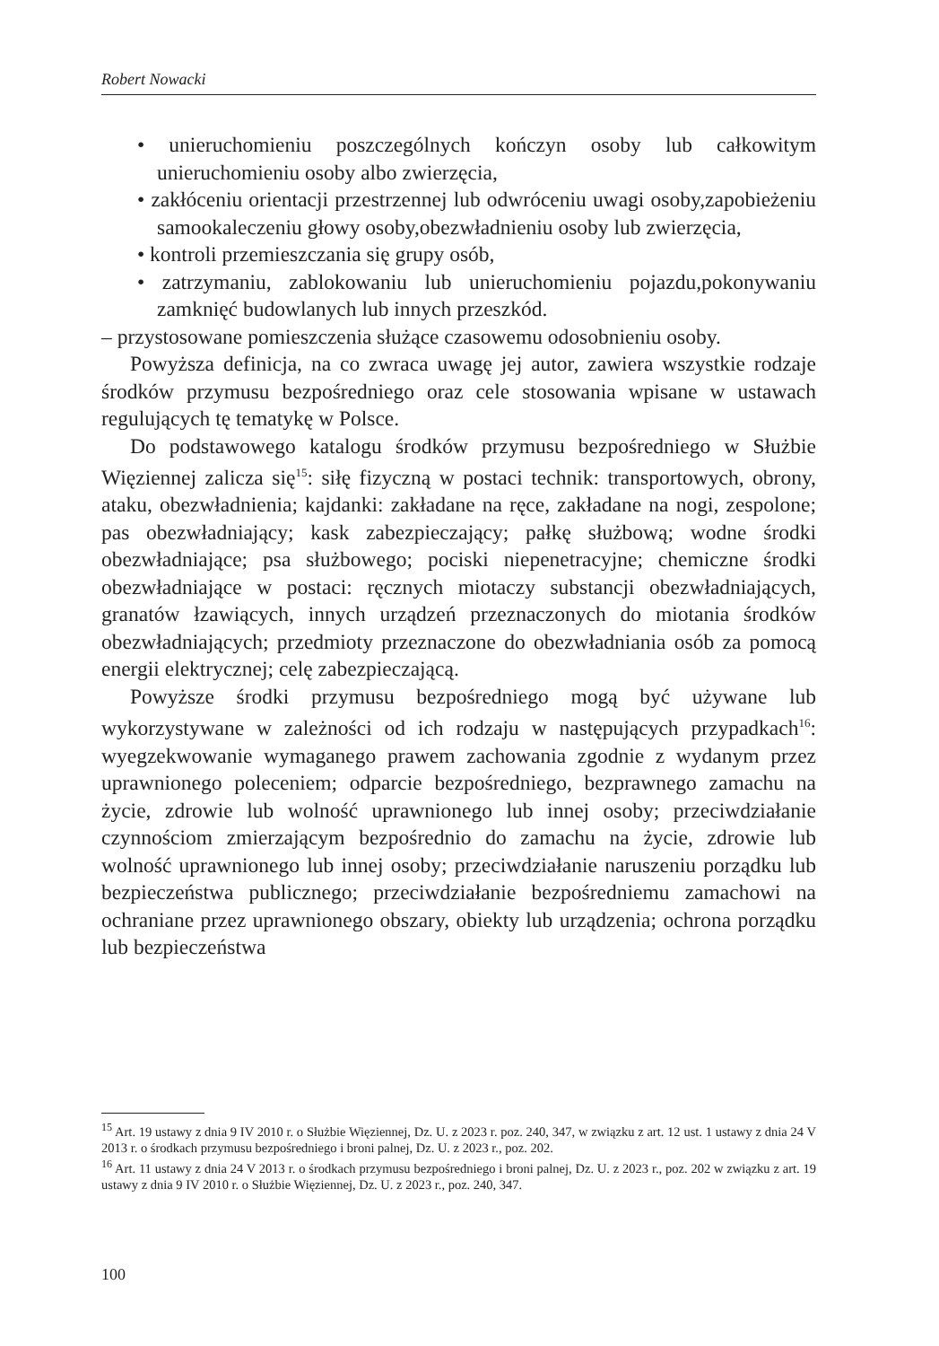Robert Nowacki
• unieruchomieniu poszczególnych kończyn osoby lub całkowitym unieruchomieniu osoby albo zwierzęcia,
• zakłóceniu orientacji przestrzennej lub odwróceniu uwagi osoby,zapobieżeniu samookaleczeniu głowy osoby,obezwładnieniu osoby lub zwierzęcia,
• kontroli przemieszczania się grupy osób,
• zatrzymaniu, zablokowaniu lub unieruchomieniu pojazdu,pokonywaniu zamknięć budowlanych lub innych przeszkód.
– przystosowane pomieszczenia służące czasowemu odosobnieniu osoby.
Powyższa definicja, na co zwraca uwagę jej autor, zawiera wszystkie rodzaje środków przymusu bezpośredniego oraz cele stosowania wpisane w ustawach regulujących tę tematykę w Polsce.
Do podstawowego katalogu środków przymusu bezpośredniego w Służbie Więziennej zalicza się<sup>15</sup>: siłę fizyczną w postaci technik: transportowych, obrony, ataku, obezwładnienia; kajdanki: zakładane na ręce, zakładane na nogi, zespolone; pas obezwładniający; kask zabezpieczający; pałkę służbową; wodne środki obezwładniające; psa służbowego; pociski niepenetracyjne; chemiczne środki obezwładniające w postaci: ręcznych miotaczy substancji obezwładniających, granatów łzawiących, innych urządzeń przeznaczonych do miotania środków obezwładniających; przedmioty przeznaczone do obezwładniania osób za pomocą energii elektrycznej; celę zabezpieczającą.
Powyższe środki przymusu bezpośredniego mogą być używane lub wykorzystywane w zależności od ich rodzaju w następujących przypadkach<sup>16</sup>: wyegzekwowanie wymaganego prawem zachowania zgodnie z wydanym przez uprawnionego poleceniem; odparcie bezpośredniego, bezprawnego zamachu na życie, zdrowie lub wolność uprawnionego lub innej osoby; przeciwdziałanie czynnościom zmierzającym bezpośrednio do zamachu na życie, zdrowie lub wolność uprawnionego lub innej osoby; przeciwdziałanie naruszeniu porządku lub bezpieczeństwa publicznego; przeciwdziałanie bezpośredniemu zamachowi na ochraniane przez uprawnionego obszary, obiekty lub urządzenia; ochrona porządku lub bezpieczeństwa
<sup>15</sup> Art. 19 ustawy z dnia 9 IV 2010 r. o Służbie Więziennej, Dz. U. z 2023 r. poz. 240, 347, w związku z art. 12 ust. 1 ustawy z dnia 24 V 2013 r. o środkach przymusu bezpośredniego i broni palnej, Dz. U. z 2023 r., poz. 202.
<sup>16</sup> Art. 11 ustawy z dnia 24 V 2013 r. o środkach przymusu bezpośredniego i broni palnej, Dz. U. z 2023 r., poz. 202 w związku z art. 19 ustawy z dnia 9 IV 2010 r. o Służbie Więziennej, Dz. U. z 2023 r., poz. 240, 347.
100